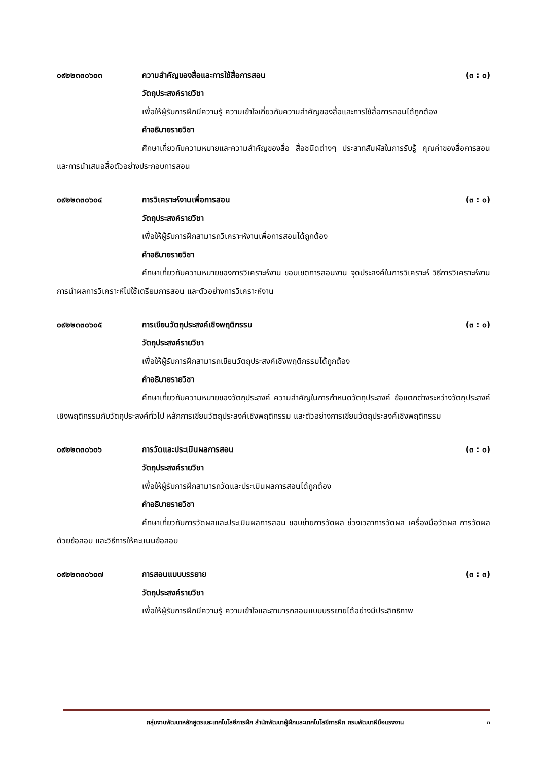๐๙๒๒๓๓๐๖๐๓ ความสำคัญของสื่อและการใช้สื่อการสอน (๓ : ๐)
วัตถุประสงค์รายวิชา
เพื่อให้ผู้รับการฝึกมีความรู้ ความเข้าใจเกี่ยวกับความสำคัญของสื่อและการใช้สื่อการสอนได้ถูกต้อง
คำอธิบายรายวิชา
ศึกษาเกี่ยวกับความหมายและความสำคัญของสื่อ สื่อชนิดต่างๆ ประสาทสัมผัสในการรับรู้ คุณค่าของสื่อการสอน และการนำเสนอสื่อตัวอย่างประกอบการสอน
๐๙๒๒๓๓๐๖๐๔ การวิเคราะห์งานเพื่อการสอน (๓ : ๐)
วัตถุประสงค์รายวิชา
เพื่อให้ผู้รับการฝึกสามารถวิเคราะห์งานเพื่อการสอนได้ถูกต้อง
คำอธิบายรายวิชา
ศึกษาเกี่ยวกับความหมายของการวิเคราะห์งาน ขอบเขตการสอนงาน จุดประสงค์ในการวิเคราะห์ วิธีการวิเคราะห์งาน การนำผลการวิเคราะห์ไปใช้เตรียมการสอน และตัวอย่างการวิเคราะห์งาน
๐๙๒๒๓๓๐๖๐๕ การเขียนวัตถุประสงค์เชิงพฤติกรรม (๓ : ๐)
วัตถุประสงค์รายวิชา
เพื่อให้ผู้รับการฝึกสามารถเขียนวัตถุประสงค์เชิงพฤติกรรมได้ถูกต้อง
คำอธิบายรายวิชา
ศึกษาเกี่ยวกับความหมายของวัตถุประสงค์ ความสำคัญในการกำหนดวัตถุประสงค์ ข้อแตกต่างระหว่างวัตถุประสงค์เชิงพฤติกรรมกับวัตถุประสงค์ทั่วไป หลักการเขียนวัตถุประสงค์เชิงพฤติกรรม และตัวอย่างการเขียนวัตถุประสงค์เชิงพฤติกรรม
๐๙๒๒๓๓๐๖๐๖ การวัดและประเมินผลการสอน (๓ : ๐)
วัตถุประสงค์รายวิชา
เพื่อให้ผู้รับการฝึกสามารถวัดและประเมินผลการสอนได้ถูกต้อง
คำอธิบายรายวิชา
ศึกษาเกี่ยวกับการวัดผลและประเมินผลการสอน ขอบข่ายการวัดผล ช่วงเวลาการวัดผล เครื่องมือวัดผล การวัดผลด้วยข้อสอบ และวิธีการให้คะแนนข้อสอบ
๐๙๒๒๓๓๐๖๐๗ การสอนแบบบรรยาย (๓ : ๓)
วัตถุประสงค์รายวิชา
เพื่อให้ผู้รับการฝึกมีความรู้ ความเข้าใจและสามารถสอนแบบบรรยายได้อย่างมีประสิทธิภาพ
กลุ่มงานพัฒนาหลักสูตรและเทคโนโลยีการฝึก สำนักพัฒนาผู้ฝึกและเทคโนโลยีการฝึก กรมพัฒนาฝีมือแรงงาน ๓